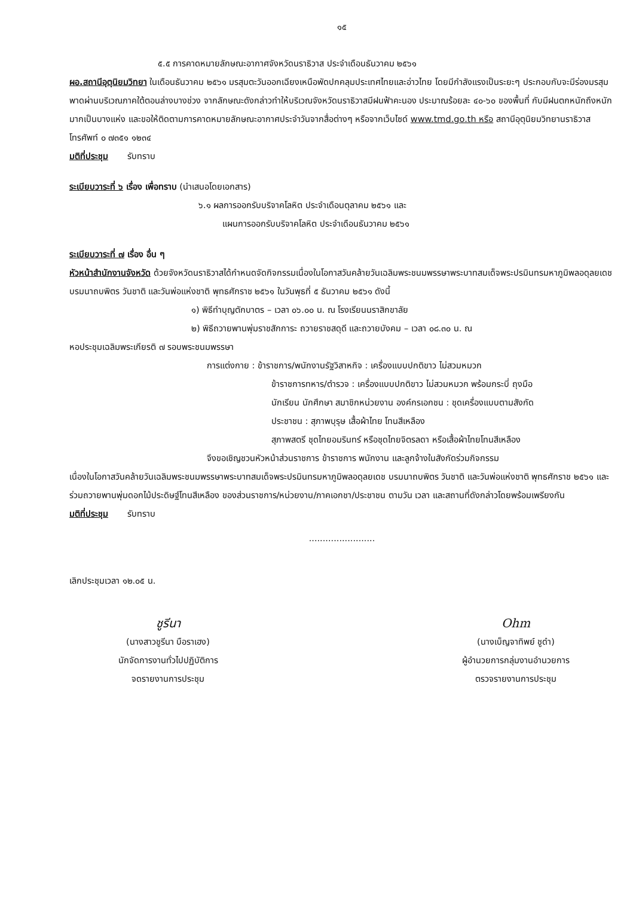๑๕
๕.๕ การคาดหมายลักษณะอากาศจังหวัดนราธิวาส ประจำเดือนธันวาคม ๒๕๖๑
ผอ.สถานีอุตุนิยมวิทยา ในเดือนธันวาคม ๒๕๖๑ มรสุมตะวันออกเฉียงเหนือพัดปกคลุมประเทศไทยและอ่าวไทย โดยมีกำลังแรงเป็นระยะๆ ประกอบกับจะมีร่องมรสุมพาดผ่านบริเวณภาคใต้ตอนล่างบางช่วง จากลักษณะดังกล่าวทำให้บริเวณจังหวัดนราธิวาสมีฝนฟ้าคะนอง ประมาณร้อยละ ๔๐-๖๐ ของพื้นที่ กับมีฝนตกหนักถึงหนักมากเป็นบางแห่ง และขอให้ติดตามการคาดหมายลักษณะอากาศประจำวันจากสื่อต่างๆ หรือจากเว็บไซด์ www.tmd.go.th หรือ สถานีอุตุนิยมวิทยานราธิวาส โทรศัพท์ ๐ ๗๓๕๑ ๑๒๓๔
มติที่ประชุม รับทราบ
ระเบียบวาระที่ ๖ เรื่อง เพื่อทราบ (นำเสนอโดยเอกสาร)
๖.๑ ผลการออกรับบริจาคโลหิต ประจำเดือนตุลาคม ๒๕๖๑ และ
แผนการออกรับบริจาคโลหิต ประจำเดือนธันวาคม ๒๕๖๑
ระเบียบวาระที่ ๗ เรื่อง อื่น ๆ
หัวหน้าสำนักงานจังหวัด ด้วยจังหวัดนราธิวาสได้กำหนดจัดกิจกรรมเนื่องในโอกาสวันคล้ายวันเฉลิมพระชนมพรรษาพระบาทสมเด็จพระปรมินทรมหาภูมิพลอดุลยเดช บรมนาถบพิตร วันชาติ และวันพ่อแห่งชาติ พุทธศักราช ๒๕๖๑ ในวันพุธที่ ๕ ธันวาคม ๒๕๖๑ ดังนี้
๑) พิธีทำบุญตักบาตร – เวลา ๐๖.๐๐ น. ณ โรงเรียนนราสิกขาลัย
๒) พิธีถวายพานพุ่มราชสักการะ ถวายราชสดุดี และถวายบังคม – เวลา ๐๘.๓๐ น. ณ
หอประชุมเฉลิมพระเกียรติ ๗ รอบพระชนมพรรษา
การแต่งกาย : ข้าราชการ/พนักงานรัฐวิสาหกิจ : เครื่องแบบปกติขาว ไม่สวมหมวก
ข้าราชการทหาร/ตำรวจ : เครื่องแบบปกติขาว ไม่สวมหมวก พร้อมกระบี่ ถุงมือ
นักเรียน นักศึกษา สมาชิกหน่วยงาน องค์กรเอกชน : ชุดเครื่องแบบตามสังกัด
ประชาชน : สุภาพบุรุษ เสื้อผ้าไทย โทนสีเหลือง
สุภาพสตรี ชุดไทยอมรินทร์ หรือชุดไทยจิตรลดา หรือเสื้อผ้าไทยโทนสีเหลือง
จึงขอเชิญชวนหัวหน้าส่วนราชการ ข้าราชการ พนักงาน และลูกจ้างในสังกัดร่วมกิจกรรม
เนื่องในโอกาสวันคล้ายวันเฉลิมพระชนมพรรษาพระบาทสมเด็จพระปรมินทรมหาภูมิพลอดุลยเดช บรมนาถบพิตร วันชาติ และวันพ่อแห่งชาติ พุทธศักราช ๒๕๖๑ และร่วมถวายพานพุ่มดอกไม้ประดิษฐ์โทนสีเหลือง ของส่วนราชการ/หน่วยงาน/ภาคเอกชา/ประชาชน ตามวัน เวลา และสถานที่ดังกล่าวโดยพร้อมเพรียงกัน
มติที่ประชุม รับทราบ
........................
เลิกประชุมเวลา ๑๒.๐๕ น.
ชูรีนา
(นางสาวชูรีนา บือราเฮง)
นักจัดการงานทั่วไปปฏิบัติการ
จดรายงานการประชุม
Ohm
(นางเบ็ญจาทิพย์ ชูดำ)
ผู้อำนวยการกลุ่มงานอำนวยการ
ตรวจรายงานการประชุม